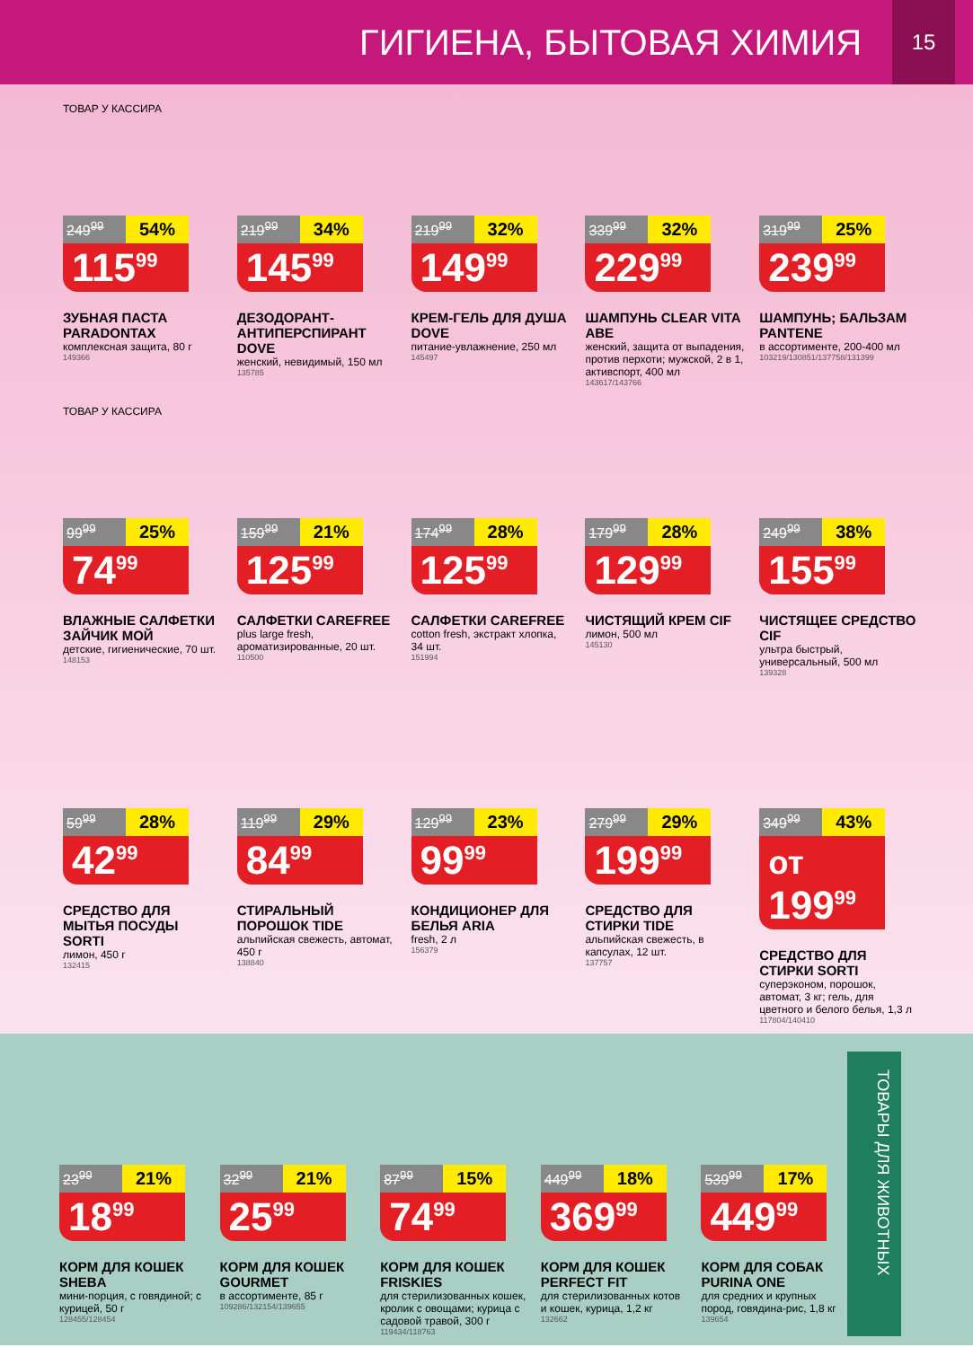ГИГИЕНА, БЫТОВАЯ ХИМИЯ
15
ТОВАР У КАССИРА
249<sup>99</sup> 54%
115<sup>99</sup>
ЗУБНАЯ ПАСТА PARADONTAX
комплексная защита, 80 г
149366
219<sup>99</sup> 34%
145<sup>99</sup>
ДЕЗОДОРАНТ-АНТИПЕРСПИРАНТ DOVE
женский, невидимый, 150 мл
135785
219<sup>99</sup> 32%
149<sup>99</sup>
КРЕМ-ГЕЛЬ ДЛЯ ДУША DOVE
питание-увлажнение, 250 мл
145497
339<sup>99</sup> 32%
229<sup>99</sup>
ШАМПУНЬ CLEAR VITA ABE
женский, защита от выпадения, против перхоти; мужской, 2 в 1, активспорт, 400 мл
143617/143766
319<sup>99</sup> 25%
239<sup>99</sup>
ШАМПУНЬ; БАЛЬЗАМ PANTENE
в ассортименте, 200-400 мл
103219/130851/137758/131399
ТОВАР У КАССИРА
99<sup>99</sup> 25%
74<sup>99</sup>
ВЛАЖНЫЕ САЛФЕТКИ ЗАЙЧИК МОЙ
детские, гигиенические, 70 шт.
148153
159<sup>99</sup> 21%
125<sup>99</sup>
САЛФЕТКИ CAREFREE
plus large fresh, ароматизированные, 20 шт.
110500
174<sup>99</sup> 28%
125<sup>99</sup>
САЛФЕТКИ CAREFREE
cotton fresh, экстракт хлопка, 34 шт.
151994
179<sup>99</sup> 28%
129<sup>99</sup>
ЧИСТЯЩИЙ КРЕМ CIF
лимон, 500 мл
145130
249<sup>99</sup> 38%
155<sup>99</sup>
ЧИСТЯЩЕЕ СРЕДСТВО CIF
ультра быстрый, универсальный, 500 мл
139328
59<sup>99</sup> 28%
42<sup>99</sup>
СРЕДСТВО ДЛЯ МЫТЬЯ ПОСУДЫ SORTI
лимон, 450 г
132415
119<sup>99</sup> 29%
84<sup>99</sup>
СТИРАЛЬНЫЙ ПОРОШОК TIDE
альпийская свежесть, автомат, 450 г
138840
129<sup>99</sup> 23%
99<sup>99</sup>
КОНДИЦИОНЕР ДЛЯ БЕЛЬЯ ARIA
fresh, 2 л
156379
279<sup>99</sup> 29%
199<sup>99</sup>
СРЕДСТВО ДЛЯ СТИРКИ TIDE
альпийская свежесть, в капсулах, 12 шт.
137757
349<sup>99</sup> 43%
от 199<sup>99</sup>
СРЕДСТВО ДЛЯ СТИРКИ SORTI
суперэконом, порошок, автомат, 3 кг; гель, для цветного и белого белья, 1,3 л
117804/140410
23<sup>99</sup> 21%
18<sup>99</sup>
КОРМ ДЛЯ КОШЕК SHEBA
мини-порция, с говядиной; с курицей, 50 г
128455/128454
32<sup>99</sup> 21%
25<sup>99</sup>
КОРМ ДЛЯ КОШЕК GOURMET
в ассортименте, 85 г
109286/132154/139655
87<sup>99</sup> 15%
74<sup>99</sup>
КОРМ ДЛЯ КОШЕК FRISKIES
для стерилизованных кошек, кролик с овощами; курица с садовой травой, 300 г
119434/118763
449<sup>99</sup> 18%
369<sup>99</sup>
КОРМ ДЛЯ КОШЕК PERFECT FIT
для стерилизованных котов и кошек, курица, 1,2 кг
132662
539<sup>99</sup> 17%
449<sup>99</sup>
КОРМ ДЛЯ СОБАК PURINA ONE
для средних и крупных пород, говядина-рис, 1,8 кг
139654
ТОВАРЫ ДЛЯ ЖИВОТНЫХ